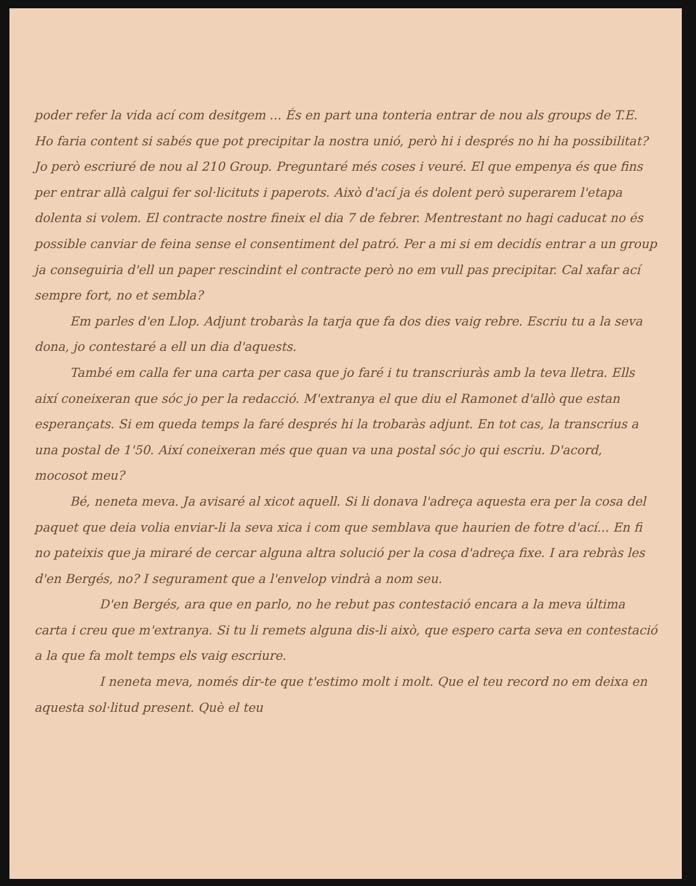poder refer la vida ací com desitgem ... És en part una tonteria entrar de nou als groups de T.E. Ho faria content si sabés que pot precipitar la nostra unió, però hi i després no hi ha possibilitat? Jo però escriuré de nou al 210 Group. Preguntaré més coses i veuré. El que empenya és que fins per entrar allà calgui fer sol·licituts i paperots. Això d'ací ja és dolent però superarem l'etapa dolenta si volem. El contracte nostre fineix el dia 7 de febrer. Mentrestant no hagi caducat no és possible canviar de feina sense el consentiment del patró. Per a mi si em decidís entrar a un group ja conseguiria d'ell un paper rescindint el contracte però no em vull pas precipitar. Cal xafar ací sempre fort, no et sembla?
Em parles d'en Llop. Adjunt trobaràs la tarja que fa dos dies vaig rebre. Escriu tu a la seva dona, jo contestaré a ell un dia d'aquests.
També em calla fer una carta per casa que jo faré i tu transcriuràs amb la teva lletra. Ells així coneixeran que sóc jo per la redacció. M'extranya el que diu el Ramonet d'allò que estan esperançats. Si em queda temps la faré després hi la trobaràs adjunt. En tot cas, la transcrius a una postal de 1'50. Així coneixeran més que quan va una postal sóc jo qui escriu. D'acord, mocosot meu?
Bé, neneta meva. Ja avisaré al xicot aquell. Si li donava l'adreça aquesta era per la cosa del paquet que deia volia enviar-li la seva xica i com que semblava que haurien de fotre d'ací... En fi no pateixis que ja miraré de cercar alguna altra solució per la cosa d'adreça fixe. I ara rebràs les d'en Bergés, no? I segurament que a l'envelop vindrà a nom seu.
D'en Bergés, ara que en parlo, no he rebut pas contestació encara a la meva última carta i creu que m'extranya. Si tu li remets alguna dis-li això, que espero carta seva en contestació a la que fa molt temps els vaig escriure.
I neneta meva, només dir-te que t'estimo molt i molt. Que el teu record no em deixa en aquesta sol·litud present. Què el teu